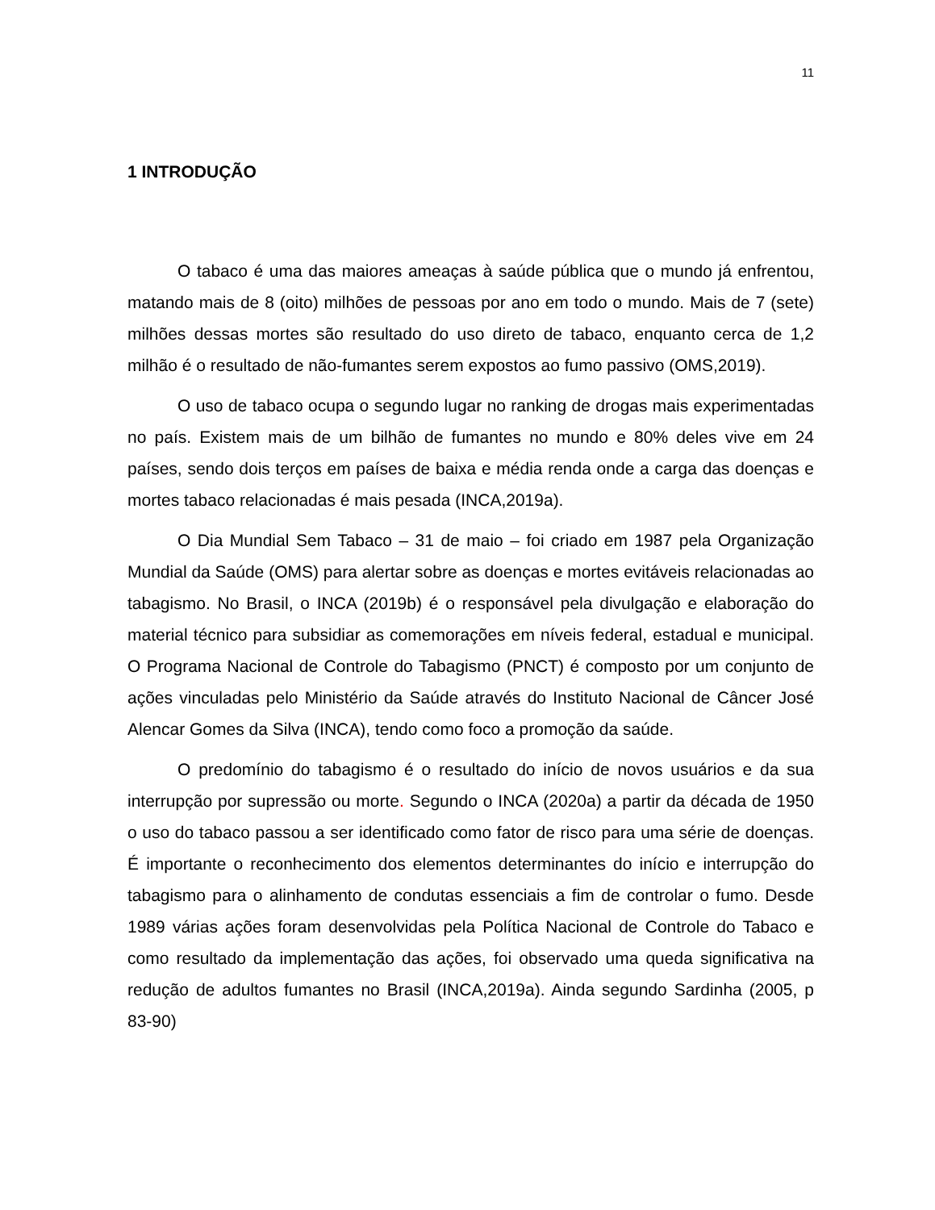11
1 INTRODUÇÃO
O tabaco é uma das maiores ameaças à saúde pública que o mundo já enfrentou, matando mais de 8 (oito) milhões de pessoas por ano em todo o mundo. Mais de 7 (sete) milhões dessas mortes são resultado do uso direto de tabaco, enquanto cerca de 1,2 milhão é o resultado de não-fumantes serem expostos ao fumo passivo (OMS,2019).
O uso de tabaco ocupa o segundo lugar no ranking de drogas mais experimentadas no país. Existem mais de um bilhão de fumantes no mundo e 80% deles vive em 24 países, sendo dois terços em países de baixa e média renda onde a carga das doenças e mortes tabaco relacionadas é mais pesada (INCA,2019a).
O Dia Mundial Sem Tabaco – 31 de maio – foi criado em 1987 pela Organização Mundial da Saúde (OMS) para alertar sobre as doenças e mortes evitáveis relacionadas ao tabagismo. No Brasil, o INCA (2019b) é o responsável pela divulgação e elaboração do material técnico para subsidiar as comemorações em níveis federal, estadual e municipal. O Programa Nacional de Controle do Tabagismo (PNCT) é composto por um conjunto de ações vinculadas pelo Ministério da Saúde através do Instituto Nacional de Câncer José Alencar Gomes da Silva (INCA), tendo como foco a promoção da saúde.
O predomínio do tabagismo é o resultado do início de novos usuários e da sua interrupção por supressão ou morte. Segundo o INCA (2020a) a partir da década de 1950 o uso do tabaco passou a ser identificado como fator de risco para uma série de doenças. É importante o reconhecimento dos elementos determinantes do início e interrupção do tabagismo para o alinhamento de condutas essenciais a fim de controlar o fumo. Desde 1989 várias ações foram desenvolvidas pela Política Nacional de Controle do Tabaco e como resultado da implementação das ações, foi observado uma queda significativa na redução de adultos fumantes no Brasil (INCA,2019a). Ainda segundo Sardinha (2005, p 83-90)